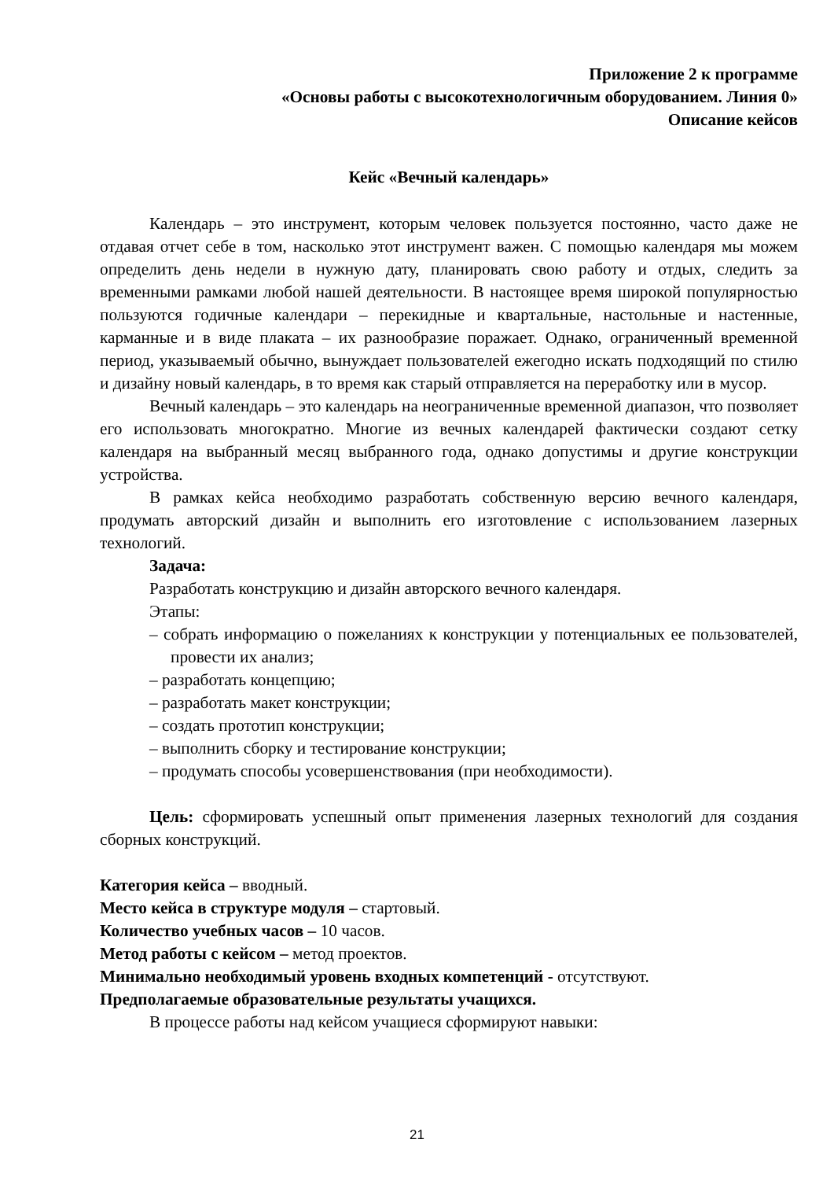Приложение 2 к программе
«Основы работы с высокотехнологичным оборудованием. Линия 0»
Описание кейсов
Кейс «Вечный календарь»
Календарь – это инструмент, которым человек пользуется постоянно, часто даже не отдавая отчет себе в том, насколько этот инструмент важен. С помощью календаря мы можем определить день недели в нужную дату, планировать свою работу и отдых, следить за временными рамками любой нашей деятельности. В настоящее время широкой популярностью пользуются годичные календари – перекидные и квартальные, настольные и настенные, карманные и в виде плаката – их разнообразие поражает. Однако, ограниченный временной период, указываемый обычно, вынуждает пользователей ежегодно искать подходящий по стилю и дизайну новый календарь, в то время как старый отправляется на переработку или в мусор.
Вечный календарь – это календарь на неограниченные временной диапазон, что позволяет его использовать многократно. Многие из вечных календарей фактически создают сетку календаря на выбранный месяц выбранного года, однако допустимы и другие конструкции устройства.
В рамках кейса необходимо разработать собственную версию вечного календаря, продумать авторский дизайн и выполнить его изготовление с использованием лазерных технологий.
Задача:
Разработать конструкцию и дизайн авторского вечного календаря.
Этапы:
– собрать информацию о пожеланиях к конструкции у потенциальных ее пользователей, провести их анализ;
– разработать концепцию;
– разработать макет конструкции;
– создать прототип конструкции;
– выполнить сборку и тестирование конструкции;
– продумать способы усовершенствования (при необходимости).
Цель: сформировать успешный опыт применения лазерных технологий для создания сборных конструкций.
Категория кейса – вводный.
Место кейса в структуре модуля – стартовый.
Количество учебных часов – 10 часов.
Метод работы с кейсом – метод проектов.
Минимально необходимый уровень входных компетенций - отсутствуют.
Предполагаемые образовательные результаты учащихся.
В процессе работы над кейсом учащиеся сформируют навыки:
21